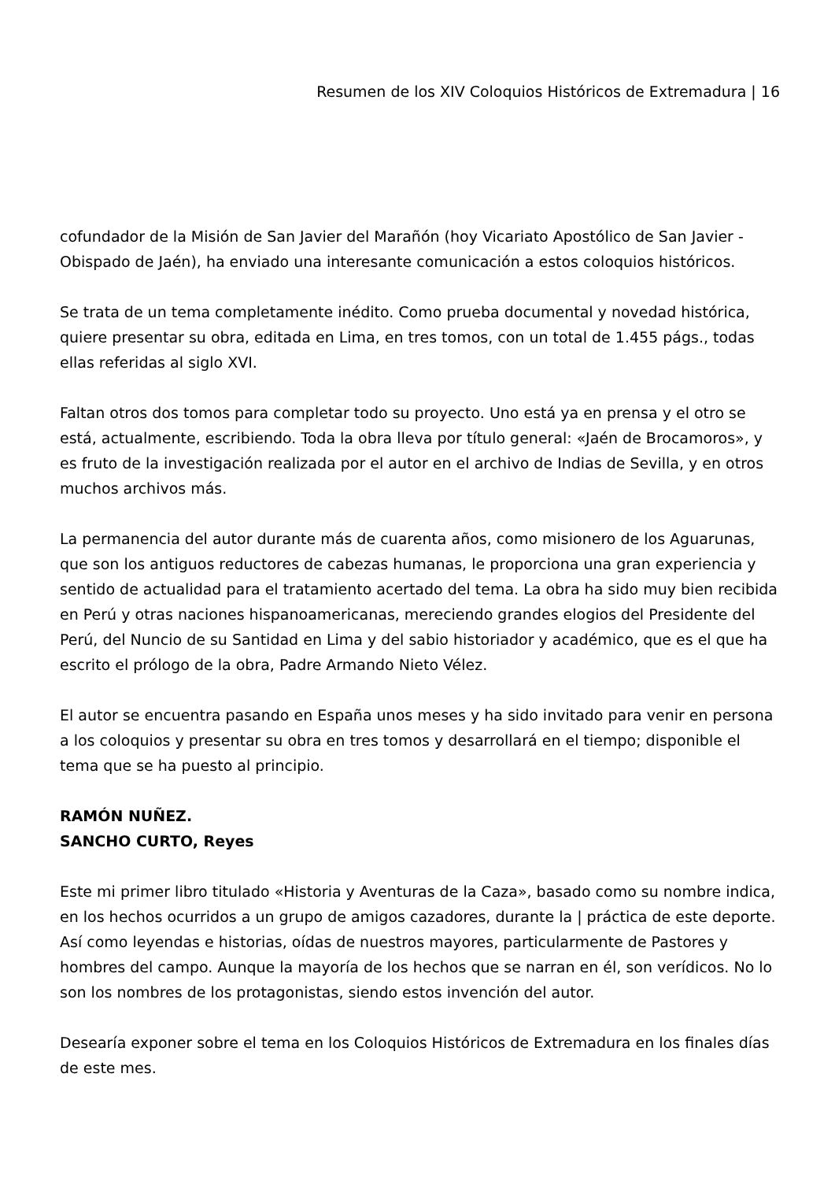Resumen de los XIV Coloquios Históricos de Extremadura | 16
cofundador de la Misión de San Javier del Marañón (hoy Vicariato Apostólico de San Javier - Obispado de Jaén), ha enviado una interesante comunicación a estos coloquios históricos.
Se trata de un tema completamente inédito. Como prueba documental y novedad histórica, quiere presentar su obra, editada en Lima, en tres tomos, con un total de 1.455 págs., todas ellas referidas al siglo XVI.
Faltan otros dos tomos para completar todo su proyecto. Uno está ya en prensa y el otro se está, actualmente, escribiendo. Toda la obra lleva por título general: «Jaén de Brocamoros», y es fruto de la investigación realizada por el autor en el archivo de Indias de Sevilla, y en otros muchos archivos más.
La permanencia del autor durante más de cuarenta años, como misionero de los Aguarunas, que son los antiguos reductores de cabezas humanas, le proporciona una gran experiencia y sentido de actualidad para el tratamiento acertado del tema. La obra ha sido muy bien recibida en Perú y otras naciones hispanoamericanas, mereciendo grandes elogios del Presidente del Perú, del Nuncio de su Santidad en Lima y del sabio historiador y académico, que es el que ha escrito el prólogo de la obra, Padre Armando Nieto Vélez.
El autor se encuentra pasando en España unos meses y ha sido invitado para venir en persona a los coloquios y presentar su obra en tres tomos y desarrollará en el tiempo; disponible el tema que se ha puesto al principio.
RAMÓN NUÑEZ.
SANCHO CURTO, Reyes
Este mi primer libro titulado «Historia y Aventuras de la Caza», basado como su nombre indica, en los hechos ocurridos a un grupo de amigos cazadores, durante la | práctica de este deporte. Así como leyendas e historias, oídas de nuestros mayores, particularmente de Pastores y hombres del campo. Aunque la mayoría de los hechos que se narran en él, son verídicos. No lo son los nombres de los protagonistas, siendo estos invención del autor.
Desearía exponer sobre el tema en los Coloquios Históricos de Extremadura en los finales días de este mes.